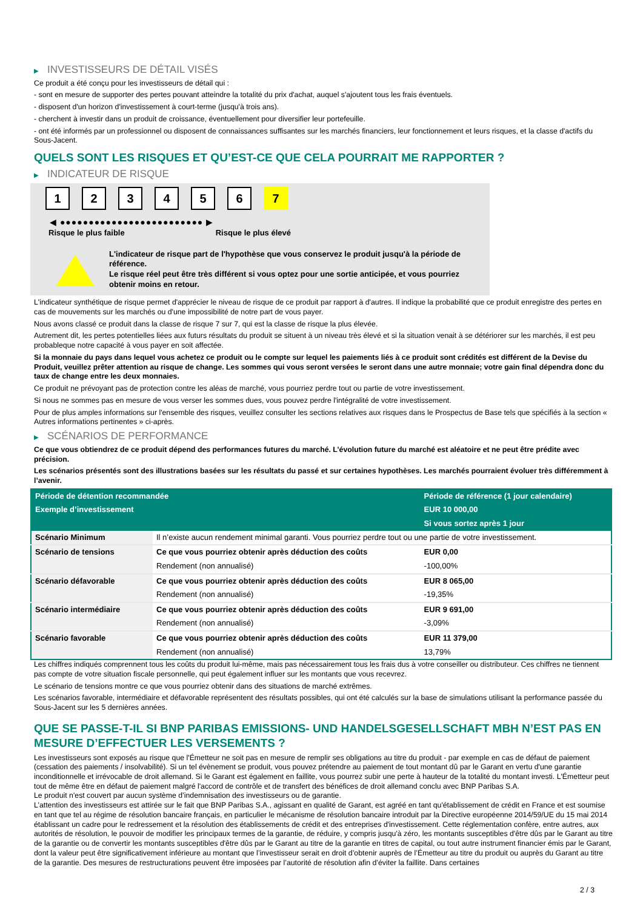▶ INVESTISSEURS DE DÉTAIL VISÉS
Ce produit a été conçu pour les investisseurs de détail qui :
- sont en mesure de supporter des pertes pouvant atteindre la totalité du prix d'achat, auquel s'ajoutent tous les frais éventuels.
- disposent d'un horizon d'investissement à court-terme (jusqu'à trois ans).
- cherchent à investir dans un produit de croissance, éventuellement pour diversifier leur portefeuille.
- ont été informés par un professionnel ou disposent de connaissances suffisantes sur les marchés financiers, leur fonctionnement et leurs risques, et la classe d'actifs du Sous-Jacent.
QUELS SONT LES RISQUES ET QU’EST-CE QUE CELA POURRAIT ME RAPPORTER ?
▶ INDICATEUR DE RISQUE
1 2 3 4 5 6 7
◀ ●●●●●●●●●●●●●●●●●●●●●●●●● ▶
Risque le plus faible Risque le plus élevé
L'indicateur de risque part de l'hypothèse que vous conservez le produit jusqu'à la période de référence.
Le risque réel peut être très différent si vous optez pour une sortie anticipée, et vous pourriez obtenir moins en retour.
L'indicateur synthétique de risque permet d'apprécier le niveau de risque de ce produit par rapport à d'autres. Il indique la probabilité que ce produit enregistre des pertes en cas de mouvements sur les marchés ou d'une impossibilité de notre part de vous payer.
Nous avons classé ce produit dans la classe de risque 7 sur 7, qui est la classe de risque la plus élevée.
Autrement dit, les pertes potentielles liées aux futurs résultats du produit se situent à un niveau très élevé et si la situation venait à se détériorer sur les marchés, il est peu probableque notre capacité à vous payer en soit affectée.
Si la monnaie du pays dans lequel vous achetez ce produit ou le compte sur lequel les paiements liés à ce produit sont crédités est différent de la Devise du Produit, veuillez prêter attention au risque de change. Les sommes qui vous seront versées le seront dans une autre monnaie; votre gain final dépendra donc du taux de change entre les deux monnaies.
Ce produit ne prévoyant pas de protection contre les aléas de marché, vous pourriez perdre tout ou partie de votre investissement.
Si nous ne sommes pas en mesure de vous verser les sommes dues, vous pouvez perdre l'intégralité de votre investissement.
Pour de plus amples informations sur l'ensemble des risques, veuillez consulter les sections relatives aux risques dans le Prospectus de Base tels que spécifiés à la section « Autres informations pertinentes » ci-après.
▶ SCÉNARIOS DE PERFORMANCE
Ce que vous obtiendrez de ce produit dépend des performances futures du marché. L’évolution future du marché est aléatoire et ne peut être prédite avec précision.
Les scénarios présentés sont des illustrations basées sur les résultats du passé et sur certaines hypothèses. Les marchés pourraient évoluer très différemment à l’avenir.
| Période de détention recommandée | | Période de référence (1 jour calendaire) |
| --- | --- | --- |
| Exemple d’investissement | | EUR 10 000,00 |
| | | Si vous sortez après 1 jour |
| Scénario Minimum | Il n’existe aucun rendement minimal garanti. Vous pourriez perdre tout ou une partie de votre investissement. | |
| Scénario de tensions | Ce que vous pourriez obtenir après déduction des coûts | EUR 0,00 |
| | Rendement (non annualisé) | -100,00% |
| Scénario défavorable | Ce que vous pourriez obtenir après déduction des coûts | EUR 8 065,00 |
| | Rendement (non annualisé) | -19,35% |
| Scénario intermédiaire | Ce que vous pourriez obtenir après déduction des coûts | EUR 9 691,00 |
| | Rendement (non annualisé) | -3,09% |
| Scénario favorable | Ce que vous pourriez obtenir après déduction des coûts | EUR 11 379,00 |
| | Rendement (non annualisé) | 13,79% |
Les chiffres indiqués comprennent tous les coûts du produit lui-même, mais pas nécessairement tous les frais dus à votre conseiller ou distributeur. Ces chiffres ne tiennent pas compte de votre situation fiscale personnelle, qui peut également influer sur les montants que vous recevrez.
Le scénario de tensions montre ce que vous pourriez obtenir dans des situations de marché extrêmes.
Les scénarios favorable, intermédiaire et défavorable représentent des résultats possibles, qui ont été calculés sur la base de simulations utilisant la performance passée du Sous-Jacent sur les 5 dernières années.
QUE SE PASSE-T-IL SI BNP PARIBAS EMISSIONS- UND HANDELSGESELLSCHAFT MBH N’EST PAS EN MESURE D’EFFECTUER LES VERSEMENTS ?
Les investisseurs sont exposés au risque que l'Émetteur ne soit pas en mesure de remplir ses obligations au titre du produit - par exemple en cas de défaut de paiement (cessation des paiements / insolvabilité). Si un tel évènement se produit, vous pouvez prétendre au paiement de tout montant dû par le Garant en vertu d'une garantie inconditionnelle et irrévocable de droit allemand. Si le Garant est également en faillite, vous pourrez subir une perte à hauteur de la totalité du montant investi. L'Émetteur peut tout de même être en défaut de paiement malgré l'accord de contrôle et de transfert des bénéfices de droit allemand conclu avec BNP Paribas S.A.
Le produit n'est couvert par aucun système d’indemnisation des investisseurs ou de garantie.
L’attention des investisseurs est attirée sur le fait que BNP Paribas S.A., agissant en qualité de Garant, est agréé en tant qu'établissement de crédit en France et est soumise en tant que tel au régime de résolution bancaire français, en particulier le mécanisme de résolution bancaire introduit par la Directive européenne 2014/59/UE du 15 mai 2014 établissant un cadre pour le redressement et la résolution des établissements de crédit et des entreprises d'investissement. Cette réglementation confère, entre autres, aux autorités de résolution, le pouvoir de modifier les principaux termes de la garantie, de réduire, y compris jusqu'à zéro, les montants susceptibles d'être dûs par le Garant au titre de la garantie ou de convertir les montants susceptibles d'être dûs par le Garant au titre de la garantie en titres de capital, ou tout autre instrument financier émis par le Garant, dont la valeur peut être significativement inférieure au montant que l’investisseur serait en droit d’obtenir auprès de l’Émetteur au titre du produit ou auprès du Garant au titre de la garantie. Des mesures de restructurations peuvent être imposées par l’autorité de résolution afin d’éviter la faillite. Dans certaines
2 / 3